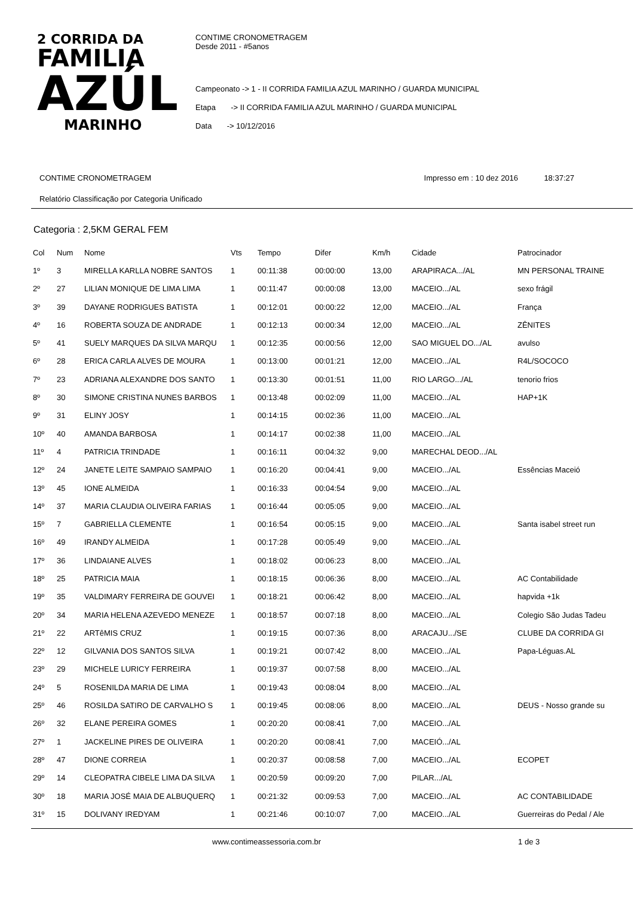2 CORRIDA DA
FAMILIA
AZÚL
MARINHO
CONTIME CRONOMETRAGEM
Desde 2011 - #5anos
Campeonato -> 1 - II CORRIDA FAMILIA AZUL MARINHO / GUARDA MUNICIPAL
Etapa -> II CORRIDA FAMILIA AZUL MARINHO / GUARDA MUNICIPAL
Data -> 10/12/2016
CONTIME CRONOMETRAGEM Impresso em : 10 dez 2016 18:37:27
Relatório Classificação por Categoria Unificado
Categoria : 2,5KM GERAL FEM
| Col | Num | Nome | Vts | Tempo | Difer | Km/h | Cidade | Patrocinador |
| --- | --- | --- | --- | --- | --- | --- | --- | --- |
| 1º | 3 | MIRELLA KARLLA NOBRE SANTOS | 1 | 00:11:38 | 00:00:00 | 13,00 | ARAPIRACA.../AL | MN PERSONAL TRAINE |
| 2º | 27 | LILIAN MONIQUE DE LIMA LIMA | 1 | 00:11:47 | 00:00:08 | 13,00 | MACEIO.../AL | sexo frágil |
| 3º | 39 | DAYANE RODRIGUES BATISTA | 1 | 00:12:01 | 00:00:22 | 12,00 | MACEIO.../AL | França |
| 4º | 16 | ROBERTA SOUZA DE ANDRADE | 1 | 00:12:13 | 00:00:34 | 12,00 | MACEIO.../AL | ZÊNITES |
| 5º | 41 | SUELY MARQUES DA SILVA MARQU | 1 | 00:12:35 | 00:00:56 | 12,00 | SAO MIGUEL DO.../AL | avulso |
| 6º | 28 | ERICA CARLA ALVES DE MOURA | 1 | 00:13:00 | 00:01:21 | 12,00 | MACEIO.../AL | R4L/SOCOCO |
| 7º | 23 | ADRIANA ALEXANDRE DOS SANTO | 1 | 00:13:30 | 00:01:51 | 11,00 | RIO LARGO.../AL | tenorio frios |
| 8º | 30 | SIMONE CRISTINA NUNES BARBOS | 1 | 00:13:48 | 00:02:09 | 11,00 | MACEIO.../AL | HAP+1K |
| 9º | 31 | ELINY JOSY | 1 | 00:14:15 | 00:02:36 | 11,00 | MACEIO.../AL | |
| 10º | 40 | AMANDA BARBOSA | 1 | 00:14:17 | 00:02:38 | 11,00 | MACEIO.../AL | |
| 11º | 4 | PATRICIA TRINDADE | 1 | 00:16:11 | 00:04:32 | 9,00 | MARECHAL DEOD.../AL | |
| 12º | 24 | JANETE LEITE SAMPAIO SAMPAIO | 1 | 00:16:20 | 00:04:41 | 9,00 | MACEIO.../AL | Essências Maceió |
| 13º | 45 | IONE ALMEIDA | 1 | 00:16:33 | 00:04:54 | 9,00 | MACEIO.../AL | |
| 14º | 37 | MARIA CLAUDIA OLIVEIRA FARIAS | 1 | 00:16:44 | 00:05:05 | 9,00 | MACEIO.../AL | |
| 15º | 7 | GABRIELLA CLEMENTE | 1 | 00:16:54 | 00:05:15 | 9,00 | MACEIO.../AL | Santa isabel street run |
| 16º | 49 | IRANDY ALMEIDA | 1 | 00:17:28 | 00:05:49 | 9,00 | MACEIO.../AL | |
| 17º | 36 | LINDAIANE ALVES | 1 | 00:18:02 | 00:06:23 | 8,00 | MACEIO.../AL | |
| 18º | 25 | PATRICIA MAIA | 1 | 00:18:15 | 00:06:36 | 8,00 | MACEIO.../AL | AC Contabilidade |
| 19º | 35 | VALDIMARY FERREIRA DE GOUVEI | 1 | 00:18:21 | 00:06:42 | 8,00 | MACEIO.../AL | hapvida +1k |
| 20º | 34 | MARIA HELENA AZEVEDO MENEZE | 1 | 00:18:57 | 00:07:18 | 8,00 | MACEIO.../AL | Colegio São Judas Tadeu |
| 21º | 22 | ARTêMIS CRUZ | 1 | 00:19:15 | 00:07:36 | 8,00 | ARACAJU.../SE | CLUBE DA CORRIDA GI |
| 22º | 12 | GILVANIA DOS SANTOS SILVA | 1 | 00:19:21 | 00:07:42 | 8,00 | MACEIO.../AL | Papa-Léguas.AL |
| 23º | 29 | MICHELE LURICY FERREIRA | 1 | 00:19:37 | 00:07:58 | 8,00 | MACEIO.../AL | |
| 24º | 5 | ROSENILDA MARIA DE LIMA | 1 | 00:19:43 | 00:08:04 | 8,00 | MACEIO.../AL | |
| 25º | 46 | ROSILDA SATIRO DE CARVALHO S | 1 | 00:19:45 | 00:08:06 | 8,00 | MACEIO.../AL | DEUS - Nosso grande su |
| 26º | 32 | ELANE PEREIRA GOMES | 1 | 00:20:20 | 00:08:41 | 7,00 | MACEIO.../AL | |
| 27º | 1 | JACKELINE PIRES DE OLIVEIRA | 1 | 00:20:20 | 00:08:41 | 7,00 | MACEIÓ.../AL | |
| 28º | 47 | DIONE CORREIA | 1 | 00:20:37 | 00:08:58 | 7,00 | MACEIO.../AL | ECOPET |
| 29º | 14 | CLEOPATRA CIBELE LIMA DA SILVA | 1 | 00:20:59 | 00:09:20 | 7,00 | PILAR.../AL | |
| 30º | 18 | MARIA JOSÉ MAIA DE ALBUQUERQ | 1 | 00:21:32 | 00:09:53 | 7,00 | MACEIO.../AL | AC CONTABILIDADE |
| 31º | 15 | DOLIVANY IREDYAM | 1 | 00:21:46 | 00:10:07 | 7,00 | MACEIO.../AL | Guerreiras do Pedal / Ale |
www.contimeassessoria.com.br 1 de 3